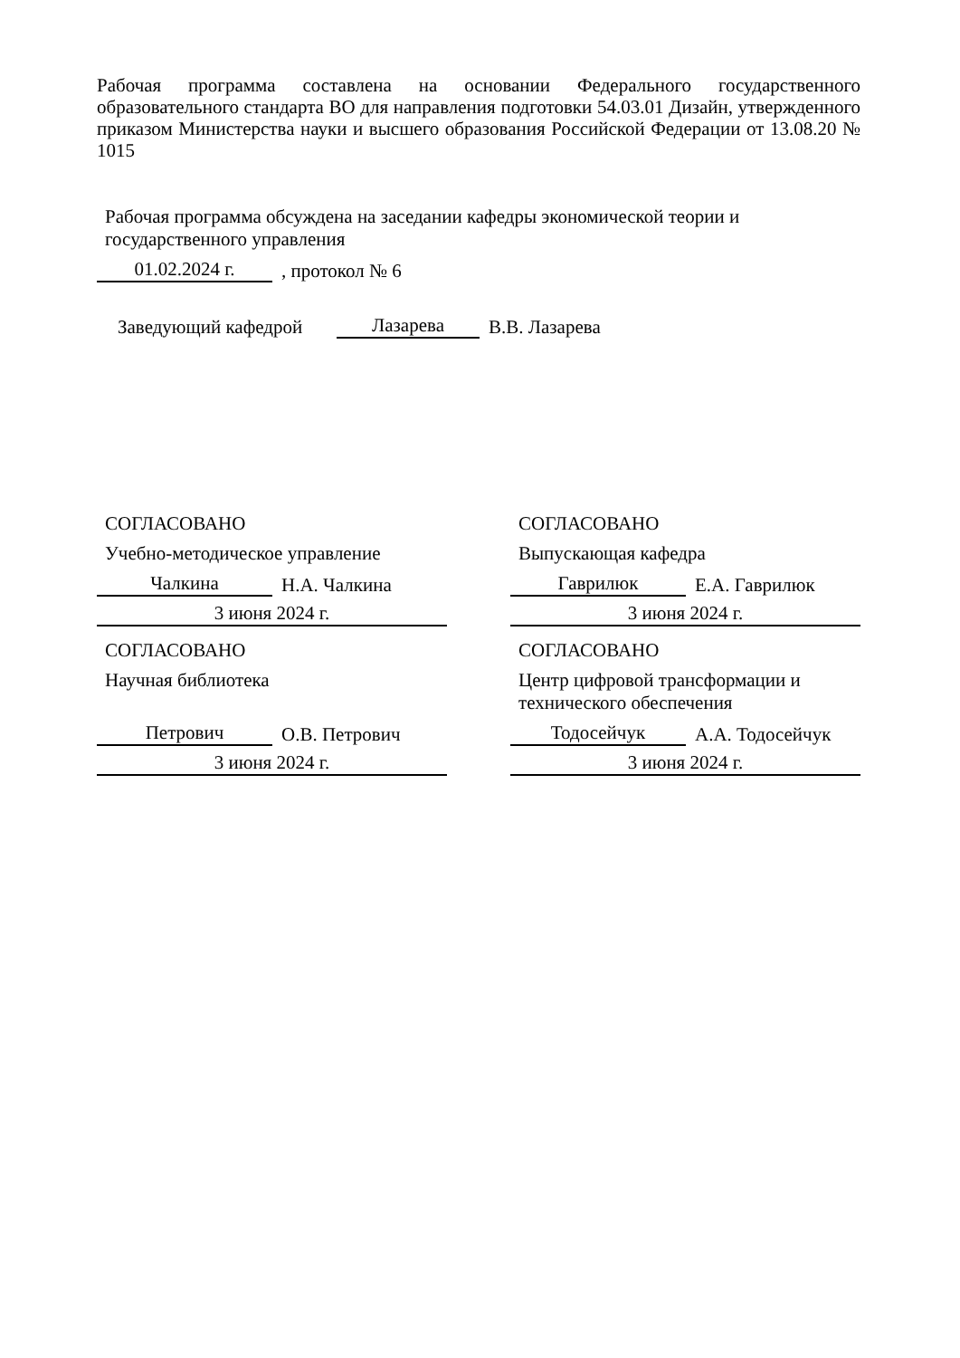Рабочая программа составлена на основании Федерального государственного образовательного стандарта ВО для направления подготовки 54.03.01 Дизайн, утвержденного приказом Министерства науки и высшего образования Российской Федерации от 13.08.20 № 1015
Рабочая программа обсуждена на заседании кафедры экономической теории и государственного управления
01.02.2024 г.
, протокол № 6
Заведующий кафедрой
Лазарева
В.В. Лазарева
СОГЛАСОВАНО
Учебно-методическое управление
Чалкина
Н.А. Чалкина
3 июня 2024 г.
СОГЛАСОВАНО
Выпускающая кафедра
Гаврилюк
Е.А. Гаврилюк
3 июня 2024 г.
СОГЛАСОВАНО
Научная библиотека
Петрович
О.В. Петрович
3 июня 2024 г.
СОГЛАСОВАНО
Центр цифровой трансформации и технического обеспечения
Тодосейчук
А.А. Тодосейчук
3 июня 2024 г.